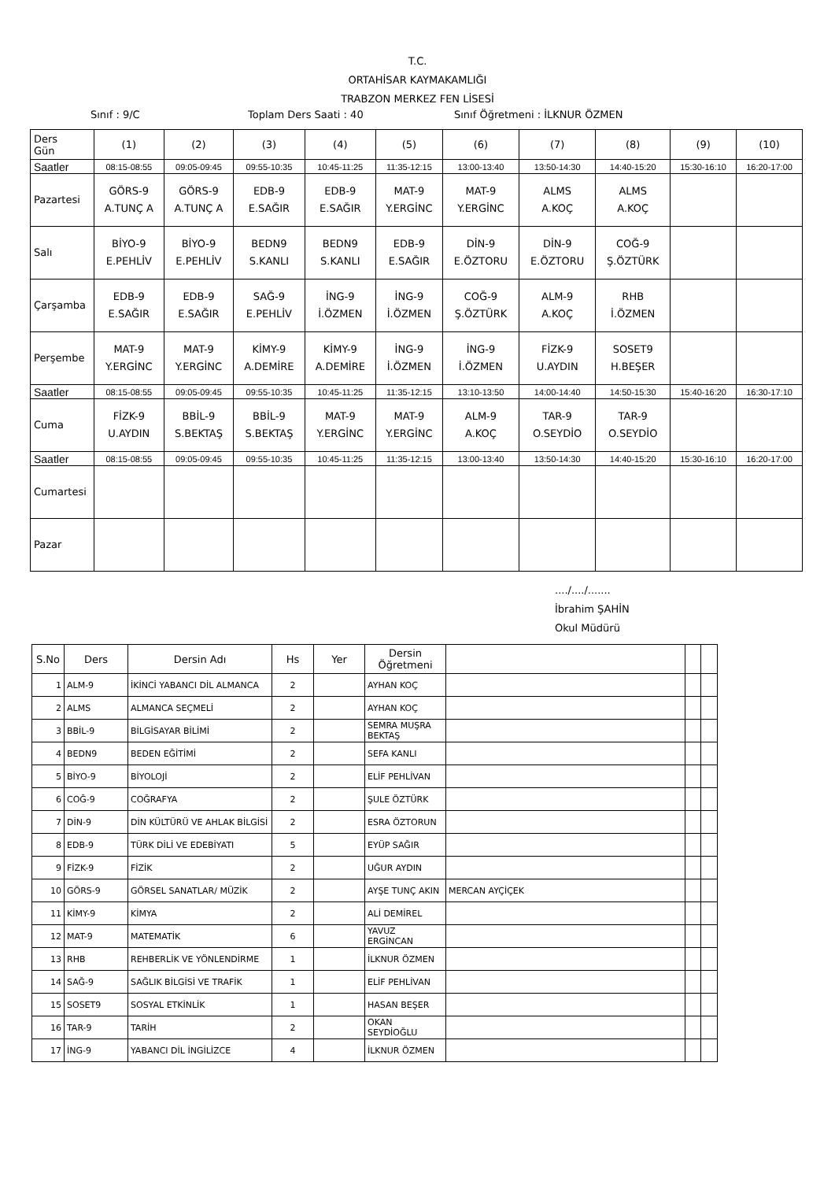T.C.
ORTAHİSAR KAYMAKAMLIĞI
TRABZON MERKEZ FEN LİSESİ
Sınıf : 9/C Toplam Ders Saati : 40 Sınıf Öğretmeni : İLKNUR ÖZMEN
| Ders Gün | (1) | (2) | (3) | (4) | (5) | (6) | (7) | (8) | (9) | (10) |
| Saatler | 08:15-08:55 | 09:05-09:45 | 09:55-10:35 | 10:45-11:25 | 11:35-12:15 | 13:00-13:40 | 13:50-14:30 | 14:40-15:20 | 15:30-16:10 | 16:20-17:00 |
| Pazartesi | GÖRS-9 A.TUNÇ A | GÖRS-9 A.TUNÇ A | EDB-9 E.SAĞIR | EDB-9 E.SAĞIR | MAT-9 Y.ERGİNC | MAT-9 Y.ERGİNC | ALMS A.KOÇ | ALMS A.KOÇ | | |
| Salı | BİYO-9 E.PEHLİV | BİYO-9 E.PEHLİV | BEDN9 S.KANLI | BEDN9 S.KANLI | EDB-9 E.SAĞIR | DİN-9 E.ÖZTORU | DİN-9 E.ÖZTORU | COĞ-9 Ş.ÖZTÜRK | | |
| Çarşamba | EDB-9 E.SAĞIR | EDB-9 E.SAĞIR | SAĞ-9 E.PEHLİV | İNG-9 İ.ÖZMEN | İNG-9 İ.ÖZMEN | COĞ-9 Ş.ÖZTÜRK | ALM-9 A.KOÇ | RHB İ.ÖZMEN | | |
| Perşembe | MAT-9 Y.ERGİNC | MAT-9 Y.ERGİNC | KİMY-9 A.DEMİRE | KİMY-9 A.DEMİRE | İNG-9 İ.ÖZMEN | İNG-9 İ.ÖZMEN | FİZK-9 U.AYDIN | SOSET9 H.BEŞER | | |
| Saatler | 08:15-08:55 | 09:05-09:45 | 09:55-10:35 | 10:45-11:25 | 11:35-12:15 | 13:10-13:50 | 14:00-14:40 | 14:50-15:30 | 15:40-16:20 | 16:30-17:10 |
| Cuma | FİZK-9 U.AYDIN | BBİL-9 S.BEKTAŞ | BBİL-9 S.BEKTAŞ | MAT-9 Y.ERGİNC | MAT-9 Y.ERGİNC | ALM-9 A.KOÇ | TAR-9 O.SEYDİO | TAR-9 O.SEYDİO | | |
| Saatler | 08:15-08:55 | 09:05-09:45 | 09:55-10:35 | 10:45-11:25 | 11:35-12:15 | 13:00-13:40 | 13:50-14:30 | 14:40-15:20 | 15:30-16:10 | 16:20-17:00 |
| Cumartesi | | | | | | | | | | |
| Pazar | | | | | | | | | | |
..../..../.......
İbrahim ŞAHİN
Okul Müdürü
| S.No | Ders | Dersin Adı | Hs | Yer | Dersin Öğretmeni | | | |
| --- | --- | --- | --- | --- | --- | --- | --- | --- |
| 1 | ALM-9 | İKİNCİ YABANCI DİL ALMANCA | 2 | | AYHAN KOÇ | | | |
| 2 | ALMS | ALMANCA SEÇMELİ | 2 | | AYHAN KOÇ | | | |
| 3 | BBİL-9 | BİLGİSAYAR BİLİMİ | 2 | | SEMRA MUŞRA BEKTAŞ | | | |
| 4 | BEDN9 | BEDEN EĞİTİMİ | 2 | | SEFA KANLI | | | |
| 5 | BİYO-9 | BİYOLOJİ | 2 | | ELİF PEHLİVAN | | | |
| 6 | COĞ-9 | COĞRAFYA | 2 | | ŞULE ÖZTÜRK | | | |
| 7 | DİN-9 | DİN KÜLTÜRÜ VE AHLAK BİLGİSİ | 2 | | ESRA ÖZTORUN | | | |
| 8 | EDB-9 | TÜRK DİLİ VE EDEBİYATI | 5 | | EYÜP SAĞIR | | | |
| 9 | FİZK-9 | FİZİK | 2 | | UĞUR AYDIN | | | |
| 10 | GÖRS-9 | GÖRSEL SANATLAR/ MÜZİK | 2 | | AYŞE TUNÇ AKIN | MERCAN AYÇİÇEK | | |
| 11 | KİMY-9 | KİMYA | 2 | | ALİ DEMİREL | | | |
| 12 | MAT-9 | MATEMATİK | 6 | | YAVUZ ERGİNCAN | | | |
| 13 | RHB | REHBERLİK VE YÖNLENDİRME | 1 | | İLKNUR ÖZMEN | | | |
| 14 | SAĞ-9 | SAĞLIK BİLGİSİ VE TRAFİK | 1 | | ELİF PEHLİVAN | | | |
| 15 | SOSET9 | SOSYAL ETKİNLİK | 1 | | HASAN BEŞER | | | |
| 16 | TAR-9 | TARİH | 2 | | OKAN SEYDİOĞLU | | | |
| 17 | İNG-9 | YABANCI DİL İNGİLİZCE | 4 | | İLKNUR ÖZMEN | | | |